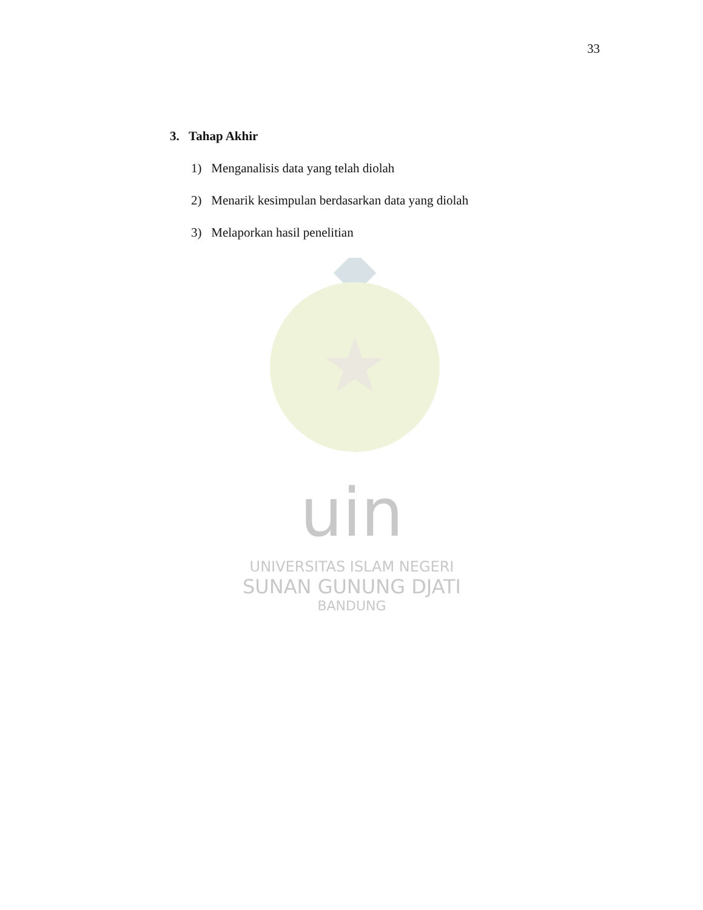33
3. Tahap Akhir
1) Menganalisis data yang telah diolah
2) Menarik kesimpulan berdasarkan data yang diolah
3) Melaporkan hasil penelitian
uin
UNIVERSITAS ISLAM NEGERI
SUNAN GUNUNG DJATI
BANDUNG